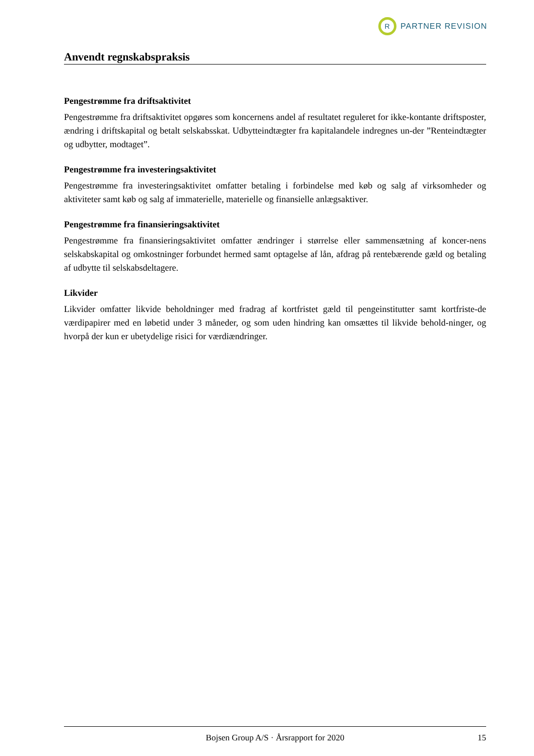R
PARTNER REVISION
Anvendt regnskabspraksis
Pengestrømme fra driftsaktivitet
Pengestrømme fra driftsaktivitet opgøres som koncernens andel af resultatet reguleret for ikke-kontante driftsposter, ændring i driftskapital og betalt selskabsskat. Udbytteindtægter fra kapitalandele indregnes un-der ”Renteindtægter og udbytter, modtaget”.
Pengestrømme fra investeringsaktivitet
Pengestrømme fra investeringsaktivitet omfatter betaling i forbindelse med køb og salg af virksomheder og aktiviteter samt køb og salg af immaterielle, materielle og finansielle anlægsaktiver.
Pengestrømme fra finansieringsaktivitet
Pengestrømme fra finansieringsaktivitet omfatter ændringer i størrelse eller sammensætning af koncer-nens selskabskapital og omkostninger forbundet hermed samt optagelse af lån, afdrag på rentebærende gæld og betaling af udbytte til selskabsdeltagere.
Likvider
Likvider omfatter likvide beholdninger med fradrag af kortfristet gæld til pengeinstitutter samt kortfriste-de værdipapirer med en løbetid under 3 måneder, og som uden hindring kan omsættes til likvide behold-ninger, og hvorpå der kun er ubetydelige risici for værdiændringer.
Bojsen Group A/S · Årsrapport for 2020 15